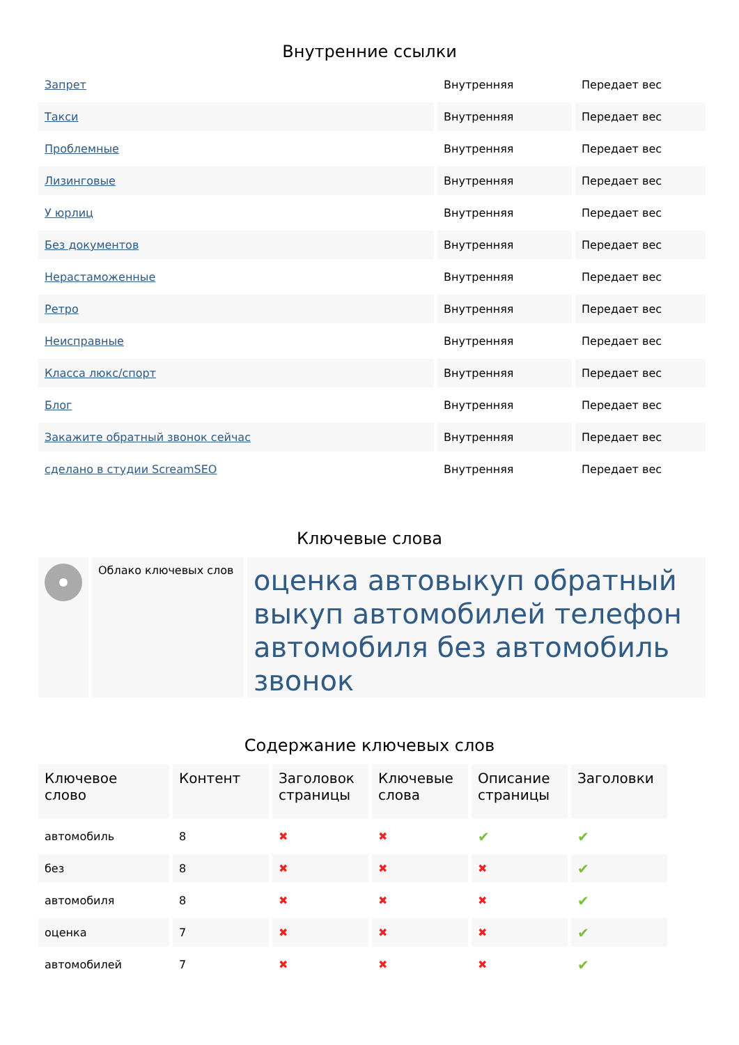Внутренние ссылки
| Запрет | Внутренняя | Передает вес |
| Такси | Внутренняя | Передает вес |
| Проблемные | Внутренняя | Передает вес |
| Лизинговые | Внутренняя | Передает вес |
| У юрлиц | Внутренняя | Передает вес |
| Без документов | Внутренняя | Передает вес |
| Нерастаможенные | Внутренняя | Передает вес |
| Ретро | Внутренняя | Передает вес |
| Неисправные | Внутренняя | Передает вес |
| Класса люкс/спорт | Внутренняя | Передает вес |
| Блог | Внутренняя | Передает вес |
| Закажите обратный звонок сейчас | Внутренняя | Передает вес |
| сделано в студии ScreamSEO | Внутренняя | Передает вес |
Ключевые слова
| | Облако ключевых слов | оценка автовыкуп обратный выкуп автомобилей телефон автомобиля без автомобиль звонок |
Содержание ключевых слов
| Ключевое слово | Контент | Заголовок страницы | Ключевые слова | Описание страницы | Заголовки |
| --- | --- | --- | --- | --- | --- |
| автомобиль | 8 | ✖ | ✖ | ✔ | ✔ |
| без | 8 | ✖ | ✖ | ✖ | ✔ |
| автомобиля | 8 | ✖ | ✖ | ✖ | ✔ |
| оценка | 7 | ✖ | ✖ | ✖ | ✔ |
| автомобилей | 7 | ✖ | ✖ | ✖ | ✔ |